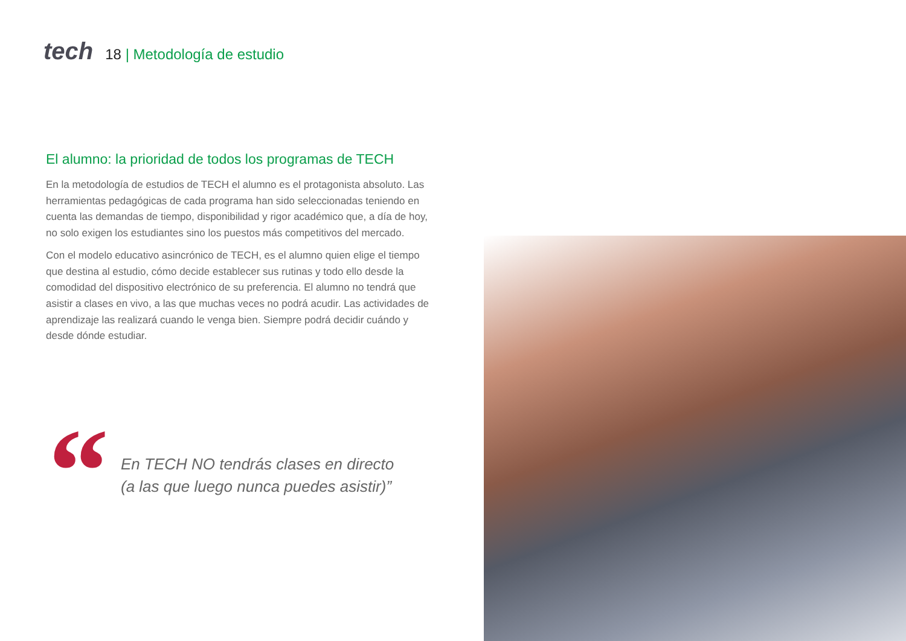tech
18 | Metodología de estudio
El alumno: la prioridad de todos los programas de TECH
En la metodología de estudios de TECH el alumno es el protagonista absoluto. Las herramientas pedagógicas de cada programa han sido seleccionadas teniendo en cuenta las demandas de tiempo, disponibilidad y rigor académico que, a día de hoy, no solo exigen los estudiantes sino los puestos más competitivos del mercado.
Con el modelo educativo asincrónico de TECH, es el alumno quien elige el tiempo que destina al estudio, cómo decide establecer sus rutinas y todo ello desde la comodidad del dispositivo electrónico de su preferencia. El alumno no tendrá que asistir a clases en vivo, a las que muchas veces no podrá acudir. Las actividades de aprendizaje las realizará cuando le venga bien. Siempre podrá decidir cuándo y desde dónde estudiar.
“
En TECH NO tendrás clases en directo
(a las que luego nunca puedes asistir)”